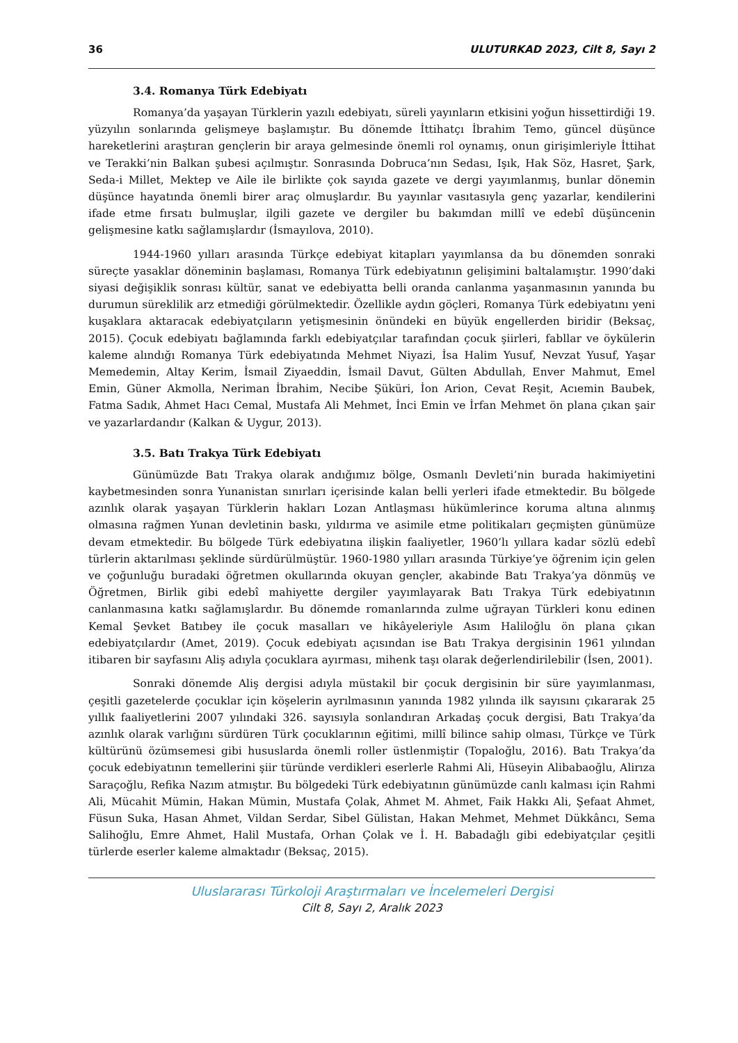36 ULUTURKAD 2023, Cilt 8, Sayı 2
3.4. Romanya Türk Edebiyatı
Romanya’da yaşayan Türklerin yazılı edebiyatı, süreli yayınların etkisini yoğun hissettirdiği 19. yüzyılın sonlarında gelişmeye başlamıştır. Bu dönemde İttihatçı İbrahim Temo, güncel düşünce hareketlerini araştıran gençlerin bir araya gelmesinde önemli rol oynamış, onun girişimleriyle İttihat ve Terakki’nin Balkan şubesi açılmıştır. Sonrasında Dobruca’nın Sedası, Işık, Hak Söz, Hasret, Şark, Seda-i Millet, Mektep ve Aile ile birlikte çok sayıda gazete ve dergi yayımlanmış, bunlar dönemin düşünce hayatında önemli birer araç olmuşlardır. Bu yayınlar vasıtasıyla genç yazarlar, kendilerini ifade etme fırsatı bulmuşlar, ilgili gazete ve dergiler bu bakımdan millî ve edebî düşüncenin gelişmesine katkı sağlamışlardır (İsmayılova, 2010).
1944-1960 yılları arasında Türkçe edebiyat kitapları yayımlansa da bu dönemden sonraki süreçte yasaklar döneminin başlaması, Romanya Türk edebiyatının gelişimini baltalamıştır. 1990’daki siyasi değişiklik sonrası kültür, sanat ve edebiyatta belli oranda canlanma yaşanmasının yanında bu durumun süreklilik arz etmediği görülmektedir. Özellikle aydın göçleri, Romanya Türk edebiyatını yeni kuşaklara aktaracak edebiyatçıların yetişmesinin önündeki en büyük engellerden biridir (Beksaç, 2015). Çocuk edebiyatı bağlamında farklı edebiyatçılar tarafından çocuk şiirleri, fabllar ve öykülerin kaleme alındığı Romanya Türk edebiyatında Mehmet Niyazi, İsa Halim Yusuf, Nevzat Yusuf, Yaşar Memedemin, Altay Kerim, İsmail Ziyaeddin, İsmail Davut, Gülten Abdullah, Enver Mahmut, Emel Emin, Güner Akmolla, Neriman İbrahim, Necibe Şüküri, İon Arion, Cevat Reşit, Acıemin Baubek, Fatma Sadık, Ahmet Hacı Cemal, Mustafa Ali Mehmet, İnci Emin ve İrfan Mehmet ön plana çıkan şair ve yazarlardandır (Kalkan & Uygur, 2013).
3.5. Batı Trakya Türk Edebiyatı
Günümüzde Batı Trakya olarak andığımız bölge, Osmanlı Devleti’nin burada hakimiyetini kaybetmesinden sonra Yunanistan sınırları içerisinde kalan belli yerleri ifade etmektedir. Bu bölgede azınlık olarak yaşayan Türklerin hakları Lozan Antlaşması hükümlerince koruma altına alınmış olmasına rağmen Yunan devletinin baskı, yıldırma ve asimile etme politikaları geçmişten günümüze devam etmektedir. Bu bölgede Türk edebiyatına ilişkin faaliyetler, 1960’lı yıllara kadar sözlü edebî türlerin aktarılması şeklinde sürdürülmüştür. 1960-1980 yılları arasında Türkiye’ye öğrenim için gelen ve çoğunluğu buradaki öğretmen okullarında okuyan gençler, akabinde Batı Trakya’ya dönmüş ve Öğretmen, Birlik gibi edebî mahiyette dergiler yayımlayarak Batı Trakya Türk edebiyatının canlanmasına katkı sağlamışlardır. Bu dönemde romanlarında zulme uğrayan Türkleri konu edinen Kemal Şevket Batıbey ile çocuk masalları ve hikâyeleriyle Asım Haliloğlu ön plana çıkan edebiyatçılardır (Amet, 2019). Çocuk edebiyatı açısından ise Batı Trakya dergisinin 1961 yılından itibaren bir sayfasını Aliş adıyla çocuklara ayırması, mihenk taşı olarak değerlendirilebilir (İsen, 2001).
Sonraki dönemde Aliş dergisi adıyla müstakil bir çocuk dergisinin bir süre yayımlanması, çeşitli gazetelerde çocuklar için köşelerin ayrılmasının yanında 1982 yılında ilk sayısını çıkararak 25 yıllık faaliyetlerini 2007 yılındaki 326. sayısıyla sonlandıran Arkadaş çocuk dergisi, Batı Trakya’da azınlık olarak varlığını sürdüren Türk çocuklarının eğitimi, millî bilince sahip olması, Türkçe ve Türk kültürünü özümsemesi gibi hususlarda önemli roller üstlenmiştir (Topaloğlu, 2016). Batı Trakya’da çocuk edebiyatının temellerini şiir türünde verdikleri eserlerle Rahmi Ali, Hüseyin Alibabaoğlu, Alirıza Saraçoğlu, Refika Nazım atmıştır. Bu bölgedeki Türk edebiyatının günümüzde canlı kalması için Rahmi Ali, Mücahit Mümin, Hakan Mümin, Mustafa Çolak, Ahmet M. Ahmet, Faik Hakkı Ali, Şefaat Ahmet, Füsun Suka, Hasan Ahmet, Vildan Serdar, Sibel Gülistan, Hakan Mehmet, Mehmet Dükkâncı, Sema Salihoğlu, Emre Ahmet, Halil Mustafa, Orhan Çolak ve İ. H. Babadağlı gibi edebiyatçılar çeşitli türlerde eserler kaleme almaktadır (Beksaç, 2015).
Uluslararası Türkoloji Araştırmaları ve İncelemeleri Dergisi
Cilt 8, Sayı 2, Aralık 2023